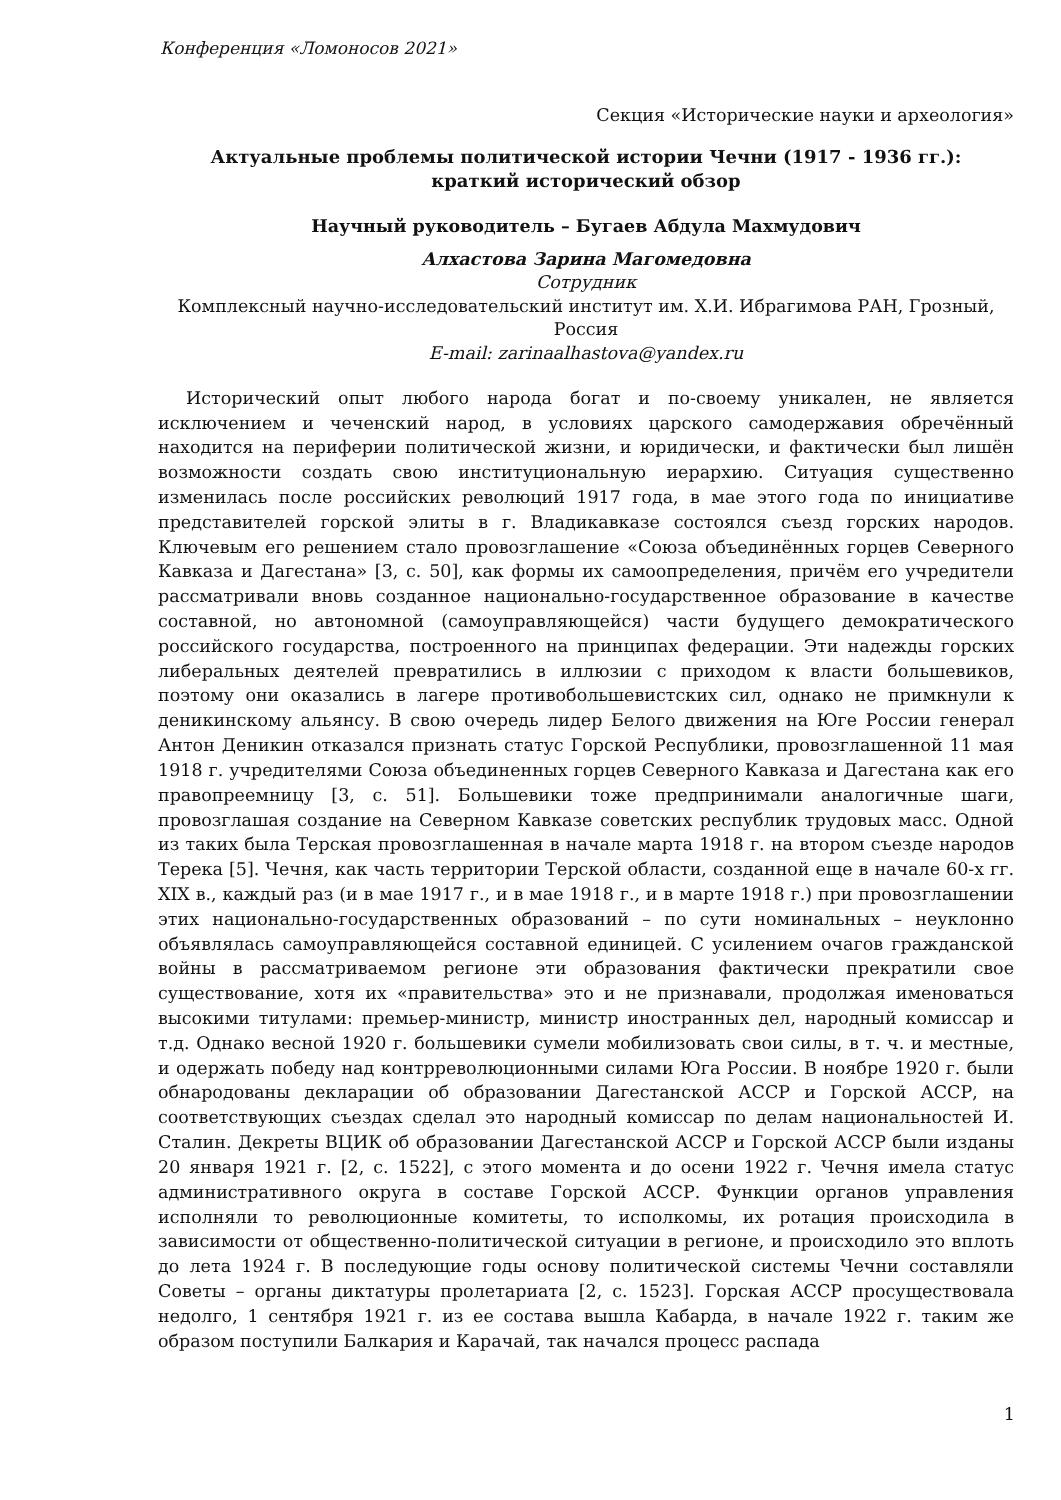Конференция «Ломоносов 2021»
Секция «Исторические науки и археология»
Актуальные проблемы политической истории Чечни (1917 - 1936 гг.):
краткий исторический обзор
Научный руководитель – Бугаев Абдула Махмудович
Алхастова Зарина Магомедовна
Сотрудник
Комплексный научно-исследовательский институт им. Х.И. Ибрагимова РАН, Грозный, Россия
E-mail: zarinaalhastova@yandex.ru
Исторический опыт любого народа богат и по-своему уникален, не является исключением и чеченский народ, в условиях царского самодержавия обречённый находится на периферии политической жизни, и юридически, и фактически был лишён возможности создать свою институциональную иерархию. Ситуация существенно изменилась после российских революций 1917 года, в мае этого года по инициативе представителей горской элиты в г. Владикавказе состоялся съезд горских народов. Ключевым его решением стало провозглашение «Союза объединённых горцев Северного Кавказа и Дагестана» [3, с. 50], как формы их самоопределения, причём его учредители рассматривали вновь созданное национально-государственное образование в качестве составной, но автономной (самоуправляющейся) части будущего демократического российского государства, построенного на принципах федерации. Эти надежды горских либеральных деятелей превратились в иллюзии с приходом к власти большевиков, поэтому они оказались в лагере противобольшевистских сил, однако не примкнули к деникинскому альянсу. В свою очередь лидер Белого движения на Юге России генерал Антон Деникин отказался признать статус Горской Республики, провозглашенной 11 мая 1918 г. учредителями Союза объединенных горцев Северного Кавказа и Дагестана как его правопреемницу [3, с. 51]. Большевики тоже предпринимали аналогичные шаги, провозглашая создание на Северном Кавказе советских республик трудовых масс. Одной из таких была Терская провозглашенная в начале марта 1918 г. на втором съезде народов Терека [5]. Чечня, как часть территории Терской области, созданной еще в начале 60-х гг. XIX в., каждый раз (и в мае 1917 г., и в мае 1918 г., и в марте 1918 г.) при провозглашении этих национально-государственных образований – по сути номинальных – неуклонно объявлялась самоуправляющейся составной единицей. С усилением очагов гражданской войны в рассматриваемом регионе эти образования фактически прекратили свое существование, хотя их «правительства» это и не признавали, продолжая именоваться высокими титулами: премьер-министр, министр иностранных дел, народный комиссар и т.д. Однако весной 1920 г. большевики сумели мобилизовать свои силы, в т. ч. и местные, и одержать победу над контрреволюционными силами Юга России. В ноябре 1920 г. были обнародованы декларации об образовании Дагестанской АССР и Горской АССР, на соответствующих съездах сделал это народный комиссар по делам национальностей И. Сталин. Декреты ВЦИК об образовании Дагестанской АССР и Горской АССР были изданы 20 января 1921 г. [2, с. 1522], с этого момента и до осени 1922 г. Чечня имела статус административного округа в составе Горской АССР. Функции органов управления исполняли то революционные комитеты, то исполкомы, их ротация происходила в зависимости от общественно-политической ситуации в регионе, и происходило это вплоть до лета 1924 г. В последующие годы основу политической системы Чечни составляли Советы – органы диктатуры пролетариата [2, с. 1523]. Горская АССР просуществовала недолго, 1 сентября 1921 г. из ее состава вышла Кабарда, в начале 1922 г. таким же образом поступили Балкария и Карачай, так начался процесс распада
1